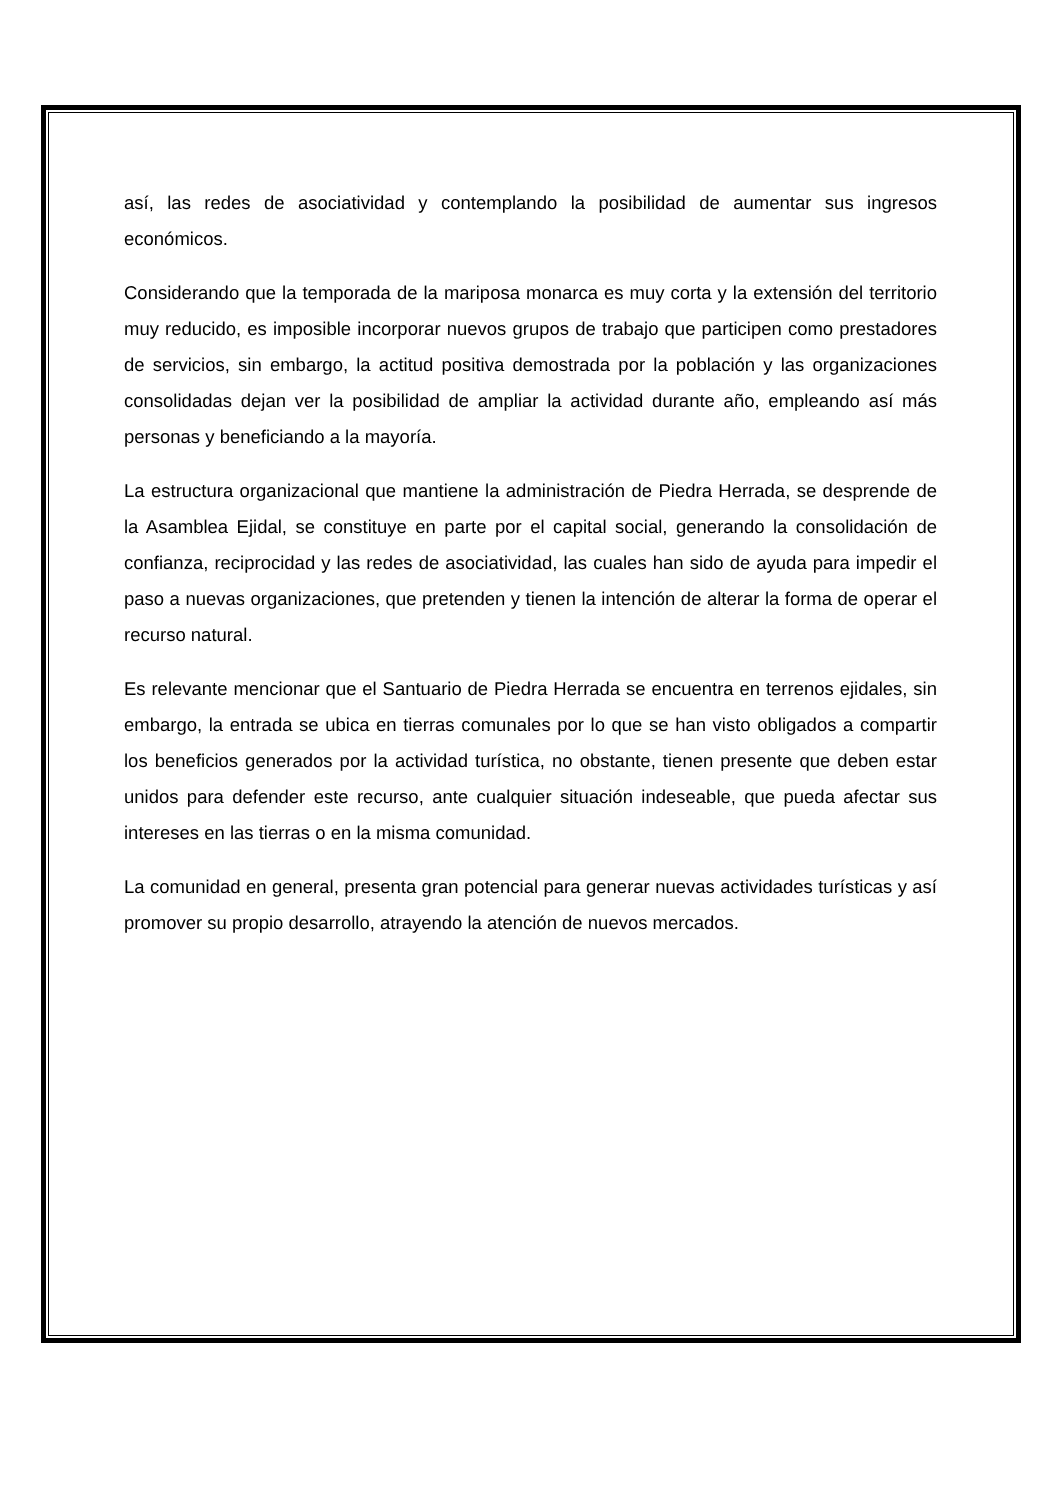así, las redes de asociatividad y contemplando la posibilidad de aumentar sus ingresos económicos.
Considerando que la temporada de la mariposa monarca es muy corta y la extensión del territorio muy reducido, es imposible incorporar nuevos grupos de trabajo que participen como prestadores de servicios, sin embargo, la actitud positiva demostrada por la población y las organizaciones consolidadas dejan ver la posibilidad de ampliar la actividad durante año, empleando así más personas y beneficiando a la mayoría.
La estructura organizacional que mantiene la administración de Piedra Herrada, se desprende de la Asamblea Ejidal, se constituye en parte por el capital social, generando la consolidación de confianza, reciprocidad y las redes de asociatividad, las cuales han sido de ayuda para impedir el paso a nuevas organizaciones, que pretenden y tienen la intención de alterar la forma de operar el recurso natural.
Es relevante mencionar que el Santuario de Piedra Herrada se encuentra en terrenos ejidales, sin embargo, la entrada se ubica en tierras comunales por lo que se han visto obligados a compartir los beneficios generados por la actividad turística, no obstante, tienen presente que deben estar unidos para defender este recurso, ante cualquier situación indeseable, que pueda afectar sus intereses en las tierras o en la misma comunidad.
La comunidad en general, presenta gran potencial para generar nuevas actividades turísticas y así promover su propio desarrollo, atrayendo la atención de nuevos mercados.